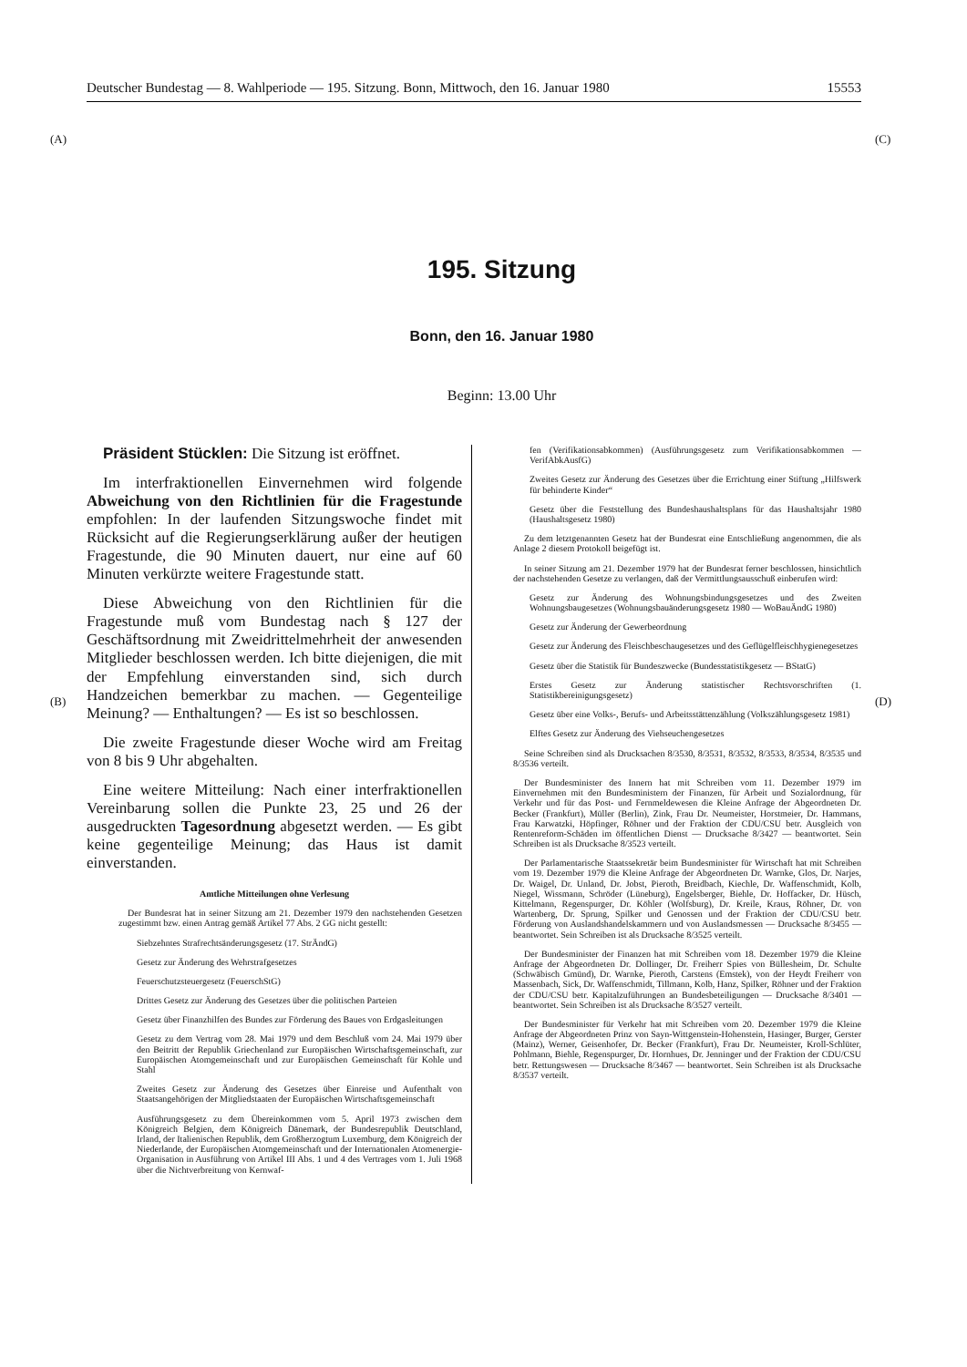Deutscher Bundestag — 8. Wahlperiode — 195. Sitzung. Bonn, Mittwoch, den 16. Januar 1980 15553
(A) (C)
(B) (D)
195. Sitzung
Bonn, den 16. Januar 1980
Beginn: 13.00 Uhr
Präsident Stücklen: Die Sitzung ist eröffnet.
Im interfraktionellen Einvernehmen wird folgende Abweichung von den Richtlinien für die Fragestunde empfohlen: In der laufenden Sitzungswoche findet mit Rücksicht auf die Regierungserklärung außer der heutigen Fragestunde, die 90 Minuten dauert, nur eine auf 60 Minuten verkürzte weitere Fragestunde statt.
Diese Abweichung von den Richtlinien für die Fragestunde muß vom Bundestag nach § 127 der Geschäftsordnung mit Zweidrittelmehrheit der anwesenden Mitglieder beschlossen werden. Ich bitte diejenigen, die mit der Empfehlung einverstanden sind, sich durch Handzeichen bemerkbar zu machen. — Gegenteilige Meinung? — Enthaltungen? — Es ist so beschlossen.
Die zweite Fragestunde dieser Woche wird am Freitag von 8 bis 9 Uhr abgehalten.
Eine weitere Mitteilung: Nach einer interfraktionellen Vereinbarung sollen die Punkte 23, 25 und 26 der ausgedruckten Tagesordnung abgesetzt werden. — Es gibt keine gegenteilige Meinung; das Haus ist damit einverstanden.
Amtliche Mitteilungen ohne Verlesung
Der Bundesrat hat in seiner Sitzung am 21. Dezember 1979 den nachstehenden Gesetzen zugestimmt bzw. einen Antrag gemäß Artikel 77 Abs. 2 GG nicht gestellt:
Siebzehntes Strafrechtsänderungsgesetz (17. StrÄndG)
Gesetz zur Änderung des Wehrstrafgesetzes
Feuerschutzsteuergesetz (FeuerschStG)
Drittes Gesetz zur Änderung des Gesetzes über die politischen Parteien
Gesetz über Finanzhilfen des Bundes zur Förderung des Baues von Erdgasleitungen
Gesetz zu dem Vertrag vom 28. Mai 1979 und dem Beschluß vom 24. Mai 1979 über den Beitritt der Republik Griechenland zur Europäischen Wirtschaftsgemeinschaft, zur Europäischen Atomgemeinschaft und zur Europäischen Gemeinschaft für Kohle und Stahl
Zweites Gesetz zur Änderung des Gesetzes über Einreise und Aufenthalt von Staatsangehörigen der Mitgliedstaaten der Europäischen Wirtschaftsgemeinschaft
Ausführungsgesetz zu dem Übereinkommen vom 5. April 1973 zwischen dem Königreich Belgien, dem Königreich Dänemark, der Bundesrepublik Deutschland, Irland, der Italienischen Republik, dem Großherzogtum Luxemburg, dem Königreich der Niederlande, der Europäischen Atomgemeinschaft und der Internationalen Atomenergie-Organisation in Ausführung von Artikel III Abs. 1 und 4 des Vertrages vom 1. Juli 1968 über die Nichtverbreitung von Kernwaf-
fen (Verifikationsabkommen) (Ausführungsgesetz zum Verifikationsabkommen — VerifAbkAusfG)
Zweites Gesetz zur Änderung des Gesetzes über die Errichtung einer Stiftung „Hilfswerk für behinderte Kinder“
Gesetz über die Feststellung des Bundeshaushaltsplans für das Haushaltsjahr 1980 (Haushaltsgesetz 1980)
Zu dem letztgenannten Gesetz hat der Bundesrat eine Entschließung angenommen, die als Anlage 2 diesem Protokoll beigefügt ist.
In seiner Sitzung am 21. Dezember 1979 hat der Bundesrat ferner beschlossen, hinsichtlich der nachstehenden Gesetze zu verlangen, daß der Vermittlungsausschuß einberufen wird:
Gesetz zur Änderung des Wohnungsbindungsgesetzes und des Zweiten Wohnungsbaugesetzes (Wohnungsbauänderungsgesetz 1980 — WoBauÄndG 1980)
Gesetz zur Änderung der Gewerbeordnung
Gesetz zur Änderung des Fleischbeschaugesetzes und des Geflügelfleischhygienegesetzes
Gesetz über die Statistik für Bundeszwecke (Bundesstatistikgesetz — BStatG)
Erstes Gesetz zur Änderung statistischer Rechtsvorschriften (1. Statistikbereinigungsgesetz)
Gesetz über eine Volks-, Berufs- und Arbeitsstättenzählung (Volkszählungsgesetz 1981)
Elftes Gesetz zur Änderung des Viehseuchengesetzes
Seine Schreiben sind als Drucksachen 8/3530, 8/3531, 8/3532, 8/3533, 8/3534, 8/3535 und 8/3536 verteilt.
Der Bundesminister des Innern hat mit Schreiben vom 11. Dezember 1979 im Einvernehmen mit den Bundesministern der Finanzen, für Arbeit und Sozialordnung, für Verkehr und für das Post- und Fernmeldewesen die Kleine Anfrage der Abgeordneten Dr. Becker (Frankfurt), Müller (Berlin), Zink, Frau Dr. Neumeister, Horstmeier, Dr. Hammans, Frau Karwatzki, Höpfinger, Röhner und der Fraktion der CDU/CSU betr. Ausgleich von Rentenreform-Schäden im öffentlichen Dienst — Drucksache 8/3427 — beantwortet. Sein Schreiben ist als Drucksache 8/3523 verteilt.
Der Parlamentarische Staatssekretär beim Bundesminister für Wirtschaft hat mit Schreiben vom 19. Dezember 1979 die Kleine Anfrage der Abgeordneten Dr. Warnke, Glos, Dr. Narjes, Dr. Waigel, Dr. Unland, Dr. Jobst, Pieroth, Breidbach, Kiechle, Dr. Waffenschmidt, Kolb, Niegel, Wissmann, Schröder (Lüneburg), Engelsberger, Biehle, Dr. Hoffacker, Dr. Hüsch, Kittelmann, Regenspurger, Dr. Köhler (Wolfsburg), Dr. Kreile, Kraus, Röhner, Dr. von Wartenberg, Dr. Sprung, Spilker und Genossen und der Fraktion der CDU/CSU betr. Förderung von Auslandshandelskammern und von Auslandsmessen — Drucksache 8/3455 — beantwortet. Sein Schreiben ist als Drucksache 8/3525 verteilt.
Der Bundesminister der Finanzen hat mit Schreiben vom 18. Dezember 1979 die Kleine Anfrage der Abgeordneten Dr. Dollinger, Dr. Freiherr Spies von Büllesheim, Dr. Schulte (Schwäbisch Gmünd), Dr. Warnke, Pieroth, Carstens (Emstek), von der Heydt Freiherr von Massenbach, Sick, Dr. Waffenschmidt, Tillmann, Kolb, Hanz, Spilker, Röhner und der Fraktion der CDU/CSU betr. Kapitalzuführungen an Bundesbeteiligungen — Drucksache 8/3401 — beantwortet. Sein Schreiben ist als Drucksache 8/3527 verteilt.
Der Bundesminister für Verkehr hat mit Schreiben vom 20. Dezember 1979 die Kleine Anfrage der Abgeordneten Prinz von Sayn-Wittgenstein-Hohenstein, Hasinger, Burger, Gerster (Mainz), Werner, Geisenhofer, Dr. Becker (Frankfurt), Frau Dr. Neumeister, Kroll-Schlüter, Pohlmann, Biehle, Regenspurger, Dr. Hornhues, Dr. Jenninger und der Fraktion der CDU/CSU betr. Rettungswesen — Drucksache 8/3467 — beantwortet. Sein Schreiben ist als Drucksache 8/3537 verteilt.